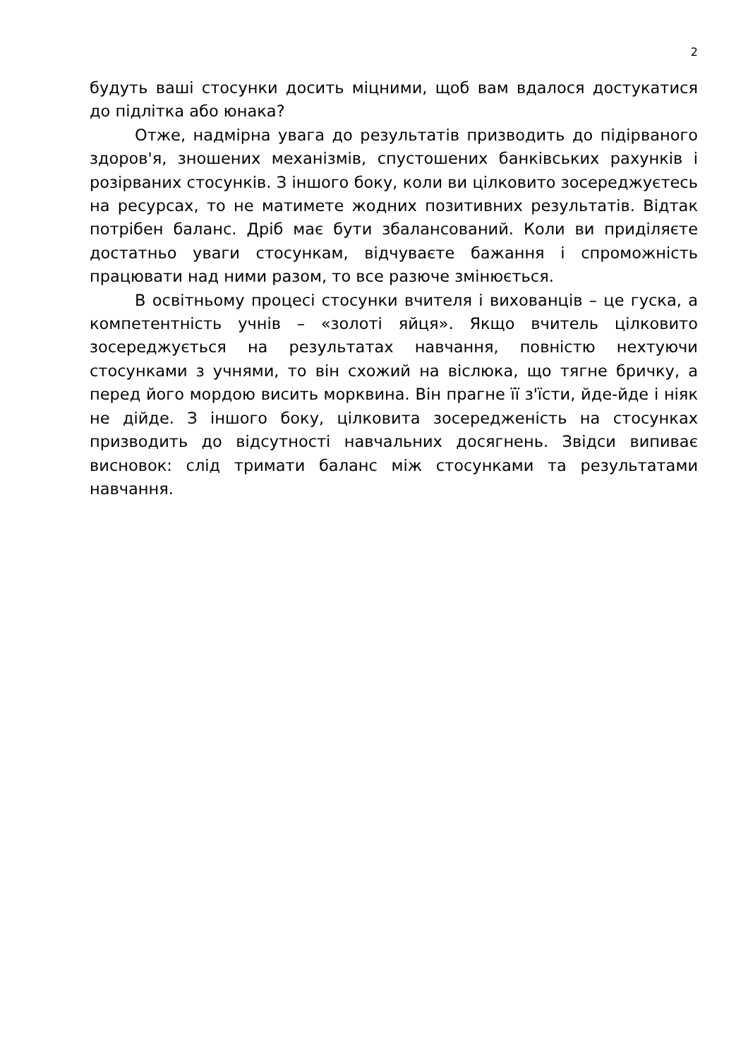2
будуть ваші стосунки досить міцними, щоб вам вдалося достукатися до підлітка або юнака?
Отже, надмірна увага до результатів призводить до підірваного здоров'я, зношених механізмів, спустошених банківських рахунків і розірваних стосунків. З іншого боку, коли ви цілковито зосереджуєтесь на ресурсах, то не матимете жодних позитивних результатів. Відтак потрібен баланс. Дріб має бути збалансований. Коли ви приділяєте достатньо уваги стосункам, відчуваєте бажання і спроможність працювати над ними разом, то все разюче змінюється.
В освітньому процесі стосунки вчителя і вихованців – це гуска, а компетентність учнів – «золоті яйця». Якщо вчитель цілковито зосереджується на результатах навчання, повністю нехтуючи стосунками з учнями, то він схожий на віслюка, що тягне бричку, а перед його мордою висить морквина. Він прагне її з'їсти, йде-йде і ніяк не дійде. З іншого боку, цілковита зосередженість на стосунках призводить до відсутності навчальних досягнень. Звідси випиває висновок: слід тримати баланс між стосунками та результатами навчання.